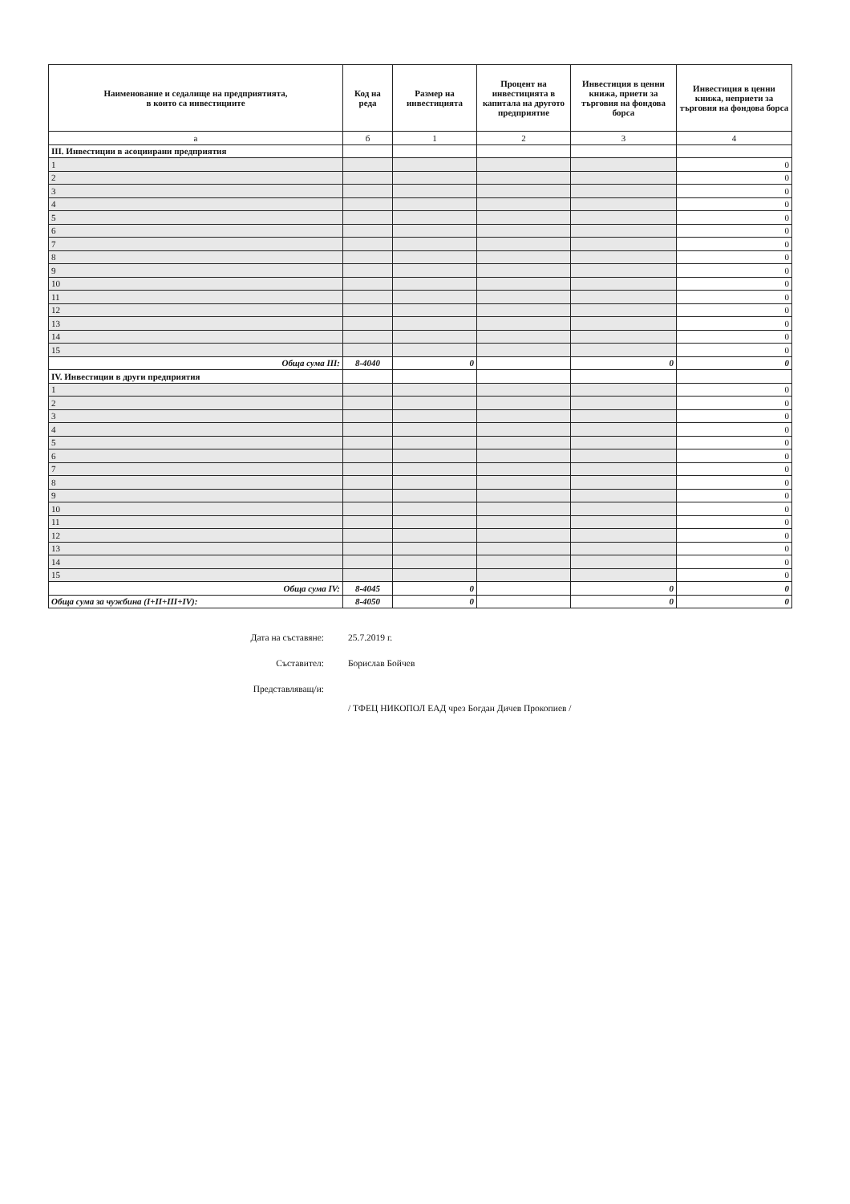| Наименование и седалище на предприятията, в които са инвестициите | Код на реда | Размер на инвестицията | Процент на инвестицията в капитала на другото предприятие | Инвестиция в ценни книжа, приети за търговия на фондова борса | Инвестиция в ценни книжа, неприети за търговия на фондова борса |
| --- | --- | --- | --- | --- | --- |
| а | б | 1 | 2 | 3 | 4 |
| III. Инвестиции в асоциирани предприятия | | | | | |
| 1 | | | | | 0 |
| 2 | | | | | 0 |
| 3 | | | | | 0 |
| 4 | | | | | 0 |
| 5 | | | | | 0 |
| 6 | | | | | 0 |
| 7 | | | | | 0 |
| 8 | | | | | 0 |
| 9 | | | | | 0 |
| 10 | | | | | 0 |
| 11 | | | | | 0 |
| 12 | | | | | 0 |
| 13 | | | | | 0 |
| 14 | | | | | 0 |
| 15 | | | | | 0 |
| Обща сума III: | 8-4040 | 0 | | 0 | 0 |
| IV. Инвестиции в други предприятия | | | | | |
| 1 | | | | | 0 |
| 2 | | | | | 0 |
| 3 | | | | | 0 |
| 4 | | | | | 0 |
| 5 | | | | | 0 |
| 6 | | | | | 0 |
| 7 | | | | | 0 |
| 8 | | | | | 0 |
| 9 | | | | | 0 |
| 10 | | | | | 0 |
| 11 | | | | | 0 |
| 12 | | | | | 0 |
| 13 | | | | | 0 |
| 14 | | | | | 0 |
| 15 | | | | | 0 |
| Обща сума IV: | 8-4045 | 0 | | 0 | 0 |
| Обща сума за чужбина (I+II+III+IV): | 8-4050 | 0 | | 0 | 0 |
Дата на съставяне: 25.7.2019 г.
Съставител: Борислав Бойчев
Представляващ/и:
/ ТФЕЦ НИКОПОЛ ЕАД чрез Богдан Дичев Прокопиев /